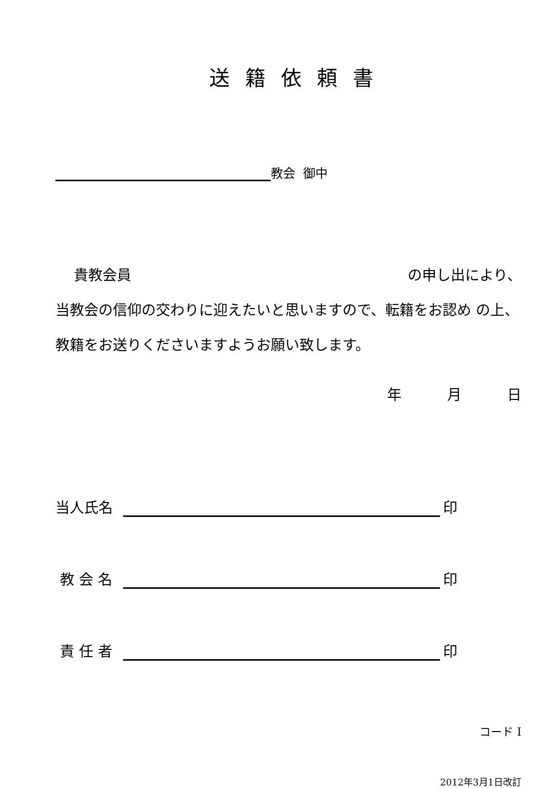送籍依頼書
教会 御中
貴教会員 の申し出により、
当教会の信仰の交わりに迎えたいと思いますので、転籍をお認め の上、教籍をお送りくださいますようお願い致します。
年 月 日
当人氏名 印
教 会 名 印
責 任 者 印
コード I
2012年3月1日改訂